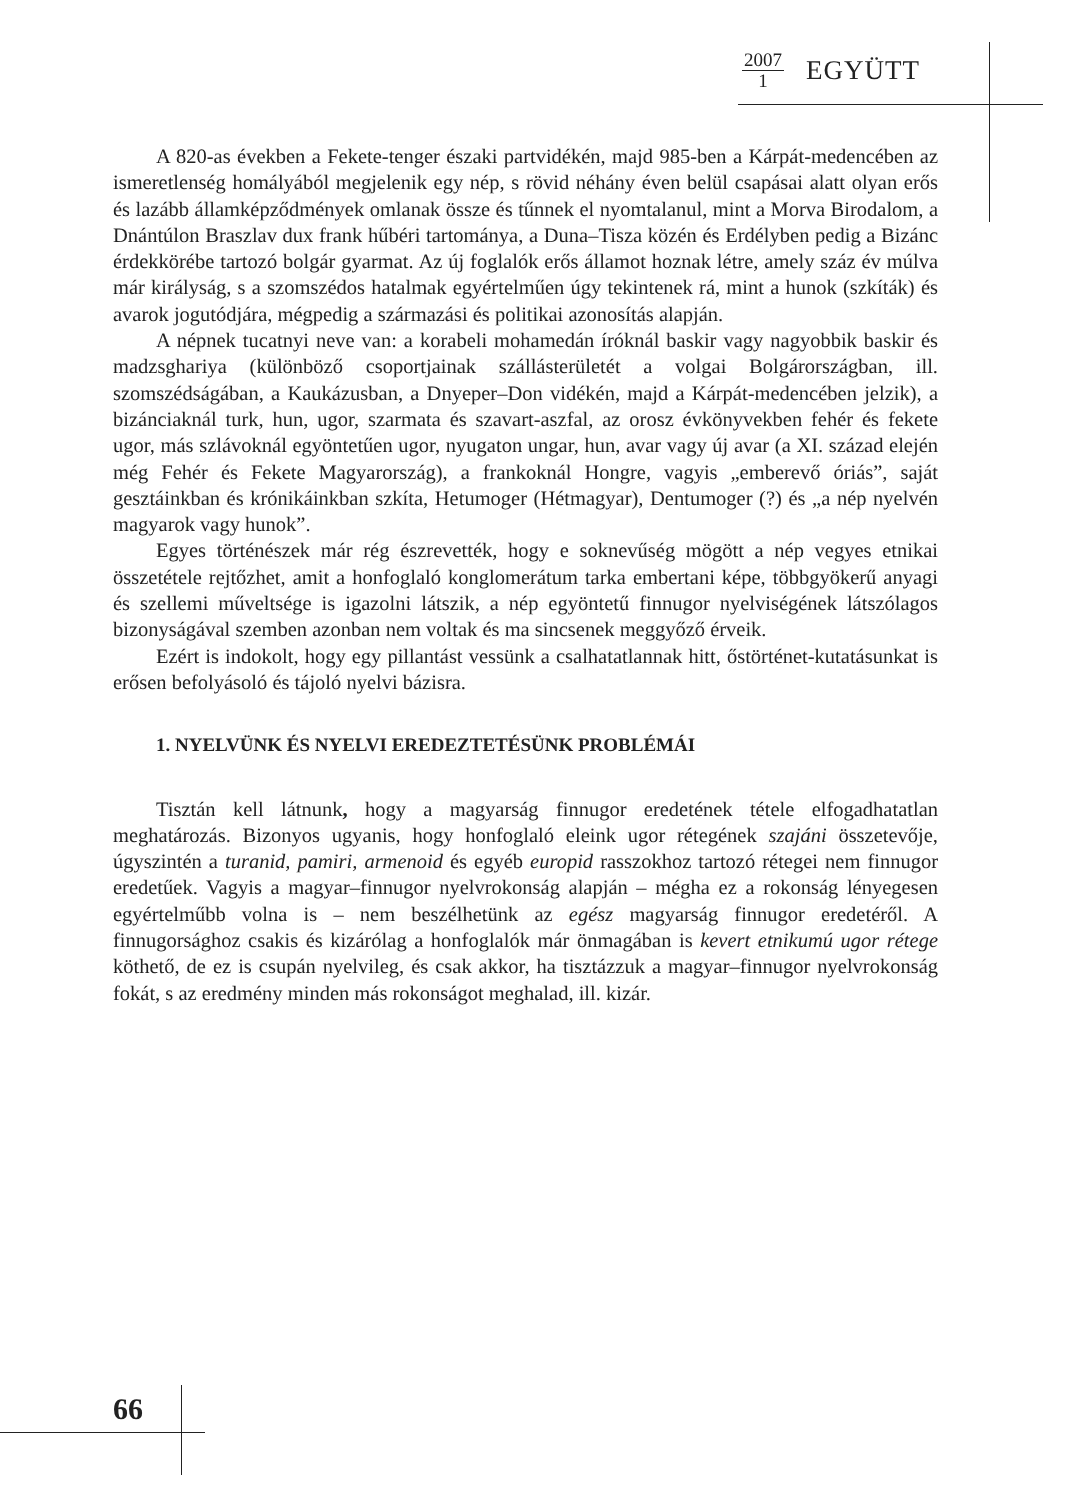2007
1
EGYÜTT
A 820-as években a Fekete-tenger északi partvidékén, majd 985-ben a Kárpát-medencében az ismeretlenség homályából megjelenik egy nép, s rövid néhány éven belül csapásai alatt olyan erős és lazább államképződmények omlanak össze és tűnnek el nyomtalanul, mint a Morva Birodalom, a Dnántúlon Braszlav dux frank hűbéri tartománya, a Duna–Tisza közén és Erdélyben pedig a Bizánc érdekkörébe tartozó bolgár gyarmat. Az új foglalók erős államot hoznak létre, amely száz év múlva már királyság, s a szomszédos hatalmak egyértelműen úgy tekintenek rá, mint a hunok (szkíták) és avarok jogutódjára, mégpedig a származási és politikai azonosítás alapján.
A népnek tucatnyi neve van: a korabeli mohamedán íróknál baskir vagy nagyobbik baskir és madzsghariya (különböző csoportjainak szállásterületét a volgai Bolgárországban, ill. szomszédságában, a Kaukázusban, a Dnyeper–Don vidékén, majd a Kárpát-medencében jelzik), a bizánciaknál turk, hun, ugor, szarmata és szavart-aszfal, az orosz évkönyvekben fehér és fekete ugor, más szlávoknál egyöntetűen ugor, nyugaton ungar, hun, avar vagy új avar (a XI. század elején még Fehér és Fekete Magyarország), a frankoknál Hongre, vagyis „emberevő óriás”, saját gesztáinkban és krónikáinkban szkíta, Hetumoger (Hétmagyar), Dentumoger (?) és „a nép nyelvén magyarok vagy hunok”.
Egyes történészek már rég észrevették, hogy e soknevűség mögött a nép vegyes etnikai összetétele rejtőzhet, amit a honfoglaló konglomerátum tarka embertani képe, többgyökerű anyagi és szellemi műveltsége is igazolni látszik, a nép egyöntetű finnugor nyelviségének látszólagos bizonyságával szemben azonban nem voltak és ma sincsenek meggyőző érveik.
Ezért is indokolt, hogy egy pillantást vessünk a csalhatatlannak hitt, őstörténet-kutatásunkat is erősen befolyásoló és tájoló nyelvi bázisra.
1. NYELVÜNK ÉS NYELVI EREDEZTETÉSÜNK PROBLÉMÁI
Tisztán kell látnunk, hogy a magyarság finnugor eredetének tétele elfogadhatatlan meghatározás. Bizonyos ugyanis, hogy honfoglaló eleink ugor rétegének szajáni összetevője, úgyszintén a turanid, pamiri, armenoid és egyéb europid rasszokhoz tartozó rétegei nem finnugor eredetűek. Vagyis a magyar–finnugor nyelvrokonság alapján – mégha ez a rokonság lényegesen egyértelműbb volna is – nem beszélhetünk az egész magyarság finnugor eredetéről. A finnugorsághoz csakis és kizárólag a honfoglalók már önmagában is kevert etnikumú ugor rétege köthető, de ez is csupán nyelvileg, és csak akkor, ha tisztázzuk a magyar–finnugor nyelvrokonság fokát, s az eredmény minden más rokonságot meghalad, ill. kizár.
66